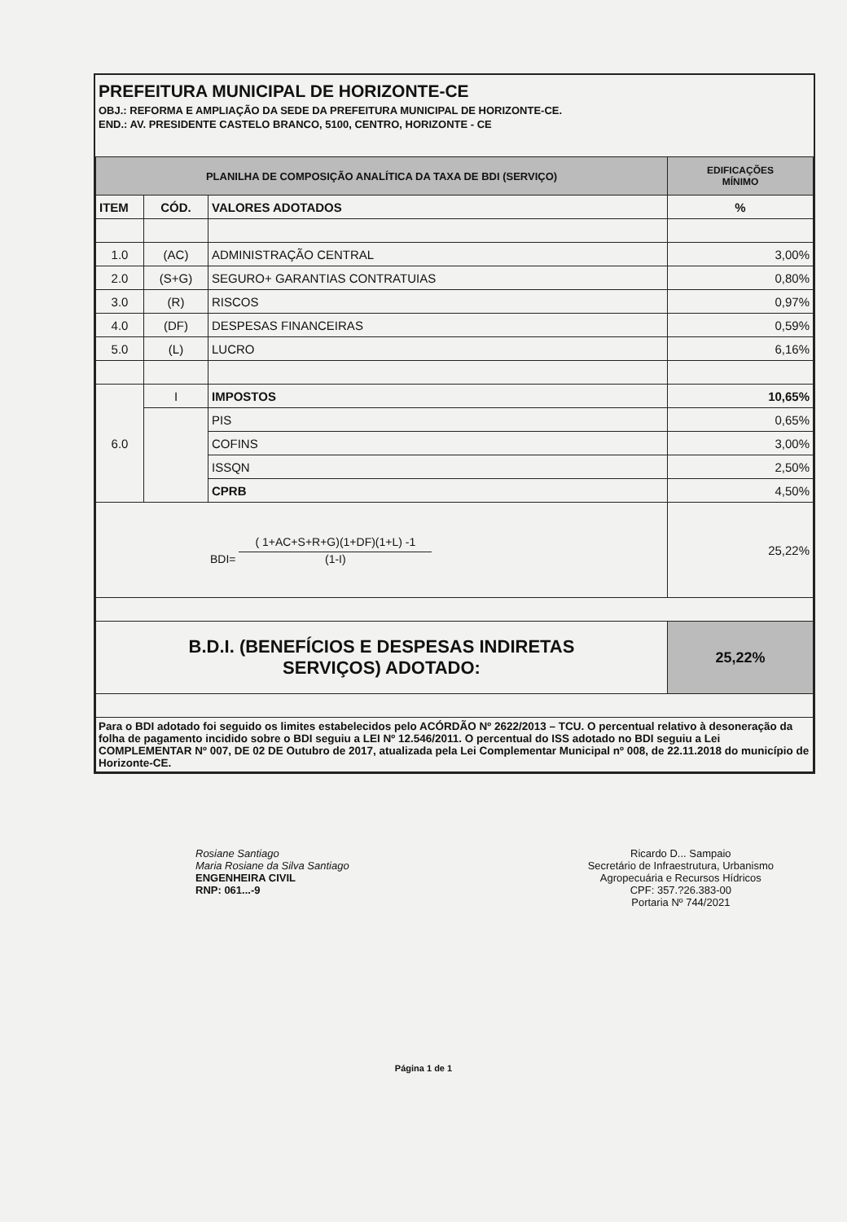PREFEITURA MUNICIPAL DE HORIZONTE-CE
OBJ.: REFORMA E AMPLIAÇÃO DA SEDE DA PREFEITURA MUNICIPAL DE HORIZONTE-CE.
END.: AV. PRESIDENTE CASTELO BRANCO, 5100, CENTRO, HORIZONTE - CE
| PLANILHA DE COMPOSIÇÃO ANALÍTICA DA TAXA DE BDI (SERVIÇO) | | | EDIFICAÇÕES MÍNIMO |
| ITEM | CÓD. | VALORES ADOTADOS | % |
| 1.0 | (AC) | ADMINISTRAÇÃO CENTRAL | 3,00% |
| 2.0 | (S+G) | SEGURO+ GARANTIAS CONTRATUIAS | 0,80% |
| 3.0 | (R) | RISCOS | 0,97% |
| 4.0 | (DF) | DESPESAS FINANCEIRAS | 0,59% |
| 5.0 | (L) | LUCRO | 6,16% |
| 6.0 | I | IMPOSTOS | 10,65% |
| | | PIS | 0,65% |
| | | COFINS | 3,00% |
| | | ISSQN | 2,50% |
| | | CPRB | 4,50% |
| BDI= ( 1+AC+S+R+G)(1+DF)(1+L) -1 (1-I) | | | 25,22% |
| B.D.I. (BENEFÍCIOS E DESPESAS INDIRETAS SERVIÇOS) ADOTADO: | | | 25,22% |
| Para o BDI adotado foi seguido os limites estabelecidos pelo ACÓRDÃO Nº 2622/2013 – TCU. O percentual relativo à desoneração da folha de pagamento incidido sobre o BDI seguiu a LEI Nº 12.546/2011. O percentual do ISS adotado no BDI seguiu a Lei COMPLEMENTAR Nº 007, DE 02 DE Outubro de 2017, atualizada pela Lei Complementar Municipal nº 008, de 22.11.2018 do município de Horizonte-CE. | | | |
Rosiane Santiago
Maria Rosiane da Silva Santiago
ENGENHEIRA CIVIL
RNP: 061...-9
Ricardo D... Sampaio
Secretário de Infraestrutura, Urbanismo
Agropecuária e Recursos Hídricos
CPF: 357.?26.383-00
Portaria Nº 744/2021
Página 1 de 1